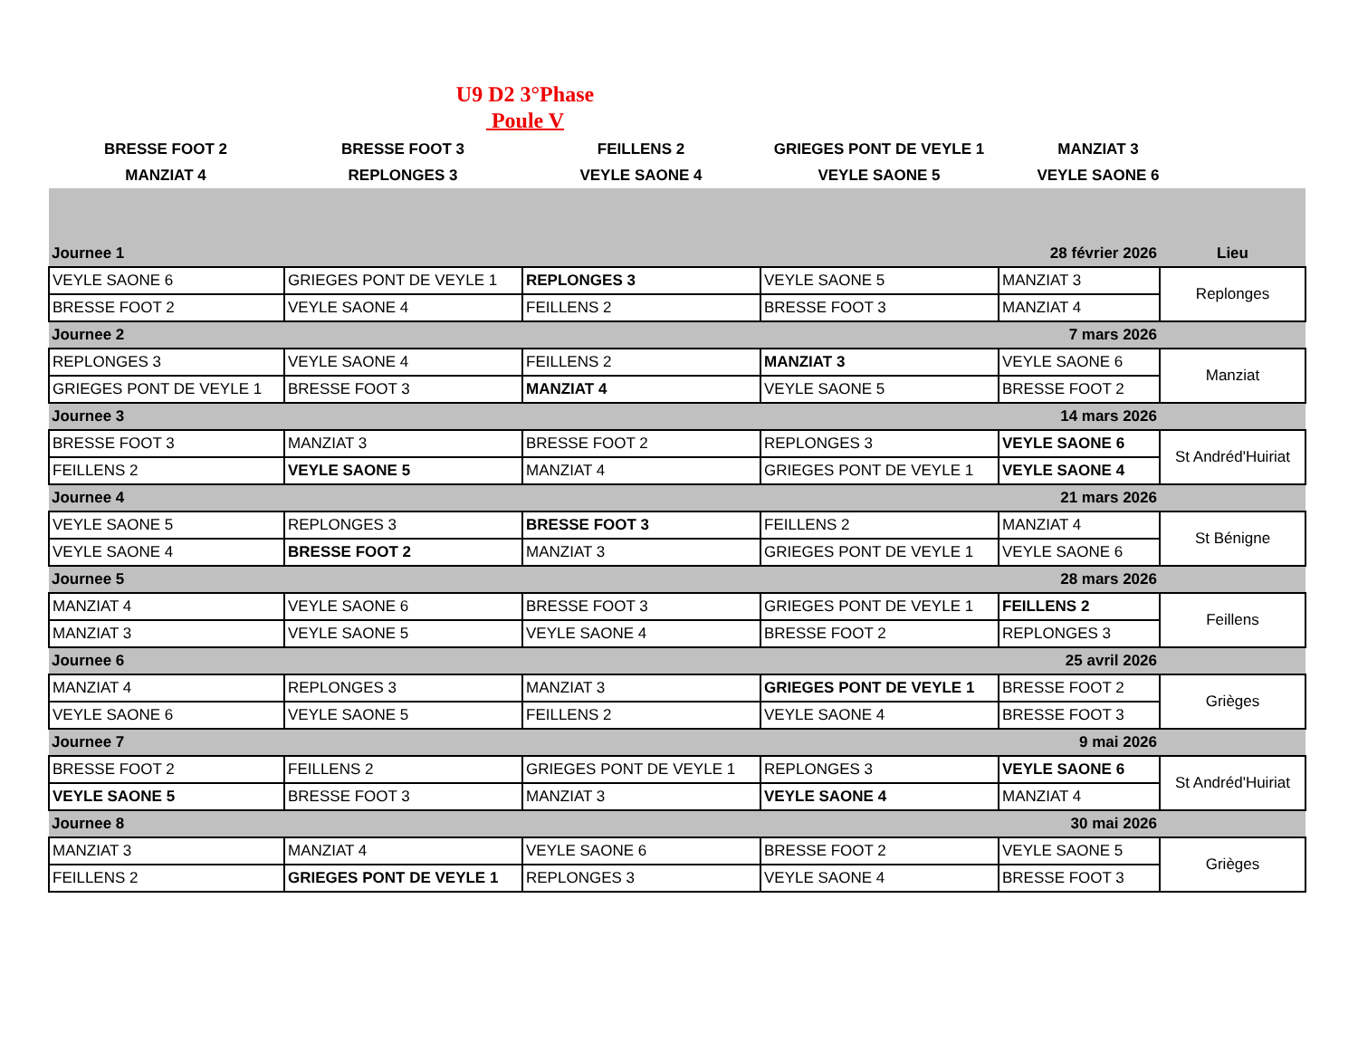U9 D2 3°Phase
Poule V
BRESSE FOOT 2
MANZIAT 4
BRESSE FOOT 3
REPLONGES 3
FEILLENS 2
VEYLE SAONE 4
GRIEGES PONT DE VEYLE 1
VEYLE SAONE 5
MANZIAT 3
VEYLE SAONE 6
| Journee 1 | | | | 28 février 2026 | Lieu |
| VEYLE SAONE 6 | GRIEGES PONT DE VEYLE 1 | REPLONGES 3 | VEYLE SAONE 5 | MANZIAT 3 | Replonges |
| BRESSE FOOT 2 | VEYLE SAONE 4 | FEILLENS 2 | BRESSE FOOT 3 | MANZIAT 4 | |
| Journee 2 | | | | 7 mars 2026 | |
| REPLONGES 3 | VEYLE SAONE 4 | FEILLENS 2 | MANZIAT 3 | VEYLE SAONE 6 | Manziat |
| GRIEGES PONT DE VEYLE 1 | BRESSE FOOT 3 | MANZIAT 4 | VEYLE SAONE 5 | BRESSE FOOT 2 | |
| Journee 3 | | | | 14 mars 2026 | |
| BRESSE FOOT 3 | MANZIAT 3 | BRESSE FOOT 2 | REPLONGES 3 | VEYLE SAONE 6 | St Andréd'Huiriat |
| FEILLENS 2 | VEYLE SAONE 5 | MANZIAT 4 | GRIEGES PONT DE VEYLE 1 | VEYLE SAONE 4 | |
| Journee 4 | | | | 21 mars 2026 | |
| VEYLE SAONE 5 | REPLONGES 3 | BRESSE FOOT 3 | FEILLENS 2 | MANZIAT 4 | St Bénigne |
| VEYLE SAONE 4 | BRESSE FOOT 2 | MANZIAT 3 | GRIEGES PONT DE VEYLE 1 | VEYLE SAONE 6 | |
| Journee 5 | | | | 28 mars 2026 | |
| MANZIAT 4 | VEYLE SAONE 6 | BRESSE FOOT 3 | GRIEGES PONT DE VEYLE 1 | FEILLENS 2 | Feillens |
| MANZIAT 3 | VEYLE SAONE 5 | VEYLE SAONE 4 | BRESSE FOOT 2 | REPLONGES 3 | |
| Journee 6 | | | | 25 avril 2026 | |
| MANZIAT 4 | REPLONGES 3 | MANZIAT 3 | GRIEGES PONT DE VEYLE 1 | BRESSE FOOT 2 | Grièges |
| VEYLE SAONE 6 | VEYLE SAONE 5 | FEILLENS 2 | VEYLE SAONE 4 | BRESSE FOOT 3 | |
| Journee 7 | | | | 9 mai 2026 | |
| BRESSE FOOT 2 | FEILLENS 2 | GRIEGES PONT DE VEYLE 1 | REPLONGES 3 | VEYLE SAONE 6 | St Andréd'Huiriat |
| VEYLE SAONE 5 | BRESSE FOOT 3 | MANZIAT 3 | VEYLE SAONE 4 | MANZIAT 4 | |
| Journee 8 | | | | 30 mai 2026 | |
| MANZIAT 3 | MANZIAT 4 | VEYLE SAONE 6 | BRESSE FOOT 2 | VEYLE SAONE 5 | Grièges |
| FEILLENS 2 | GRIEGES PONT DE VEYLE 1 | REPLONGES 3 | VEYLE SAONE 4 | BRESSE FOOT 3 | |